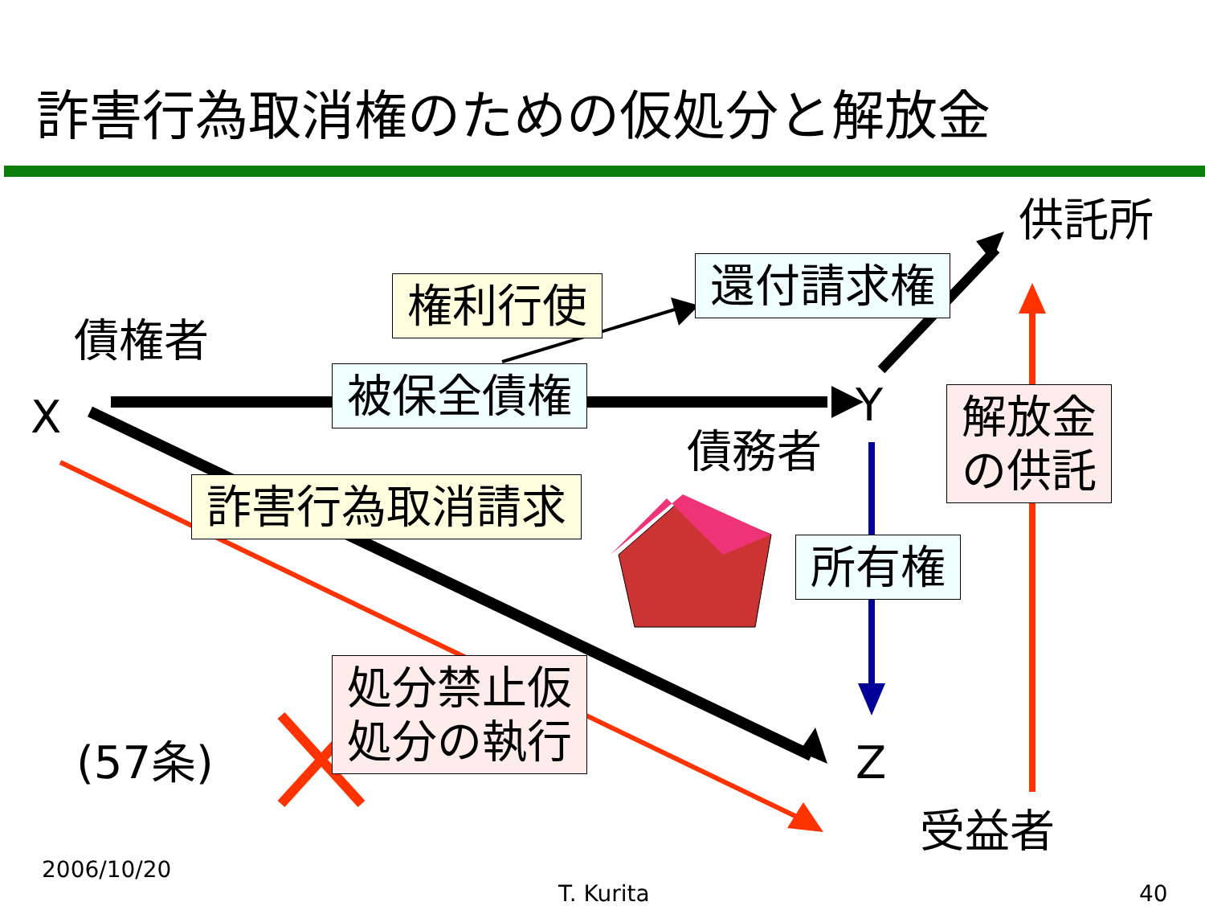詐害行為取消権のための仮処分と解放金
供託所
債権者
X Y
債務者
Z
(57条)
受益者
権利行使 還付請求権
被保全債権
詐害行為取消請求
解放金
の供託
所有権
処分禁止仮
処分の執行
2006/10/20
T. Kurita 40